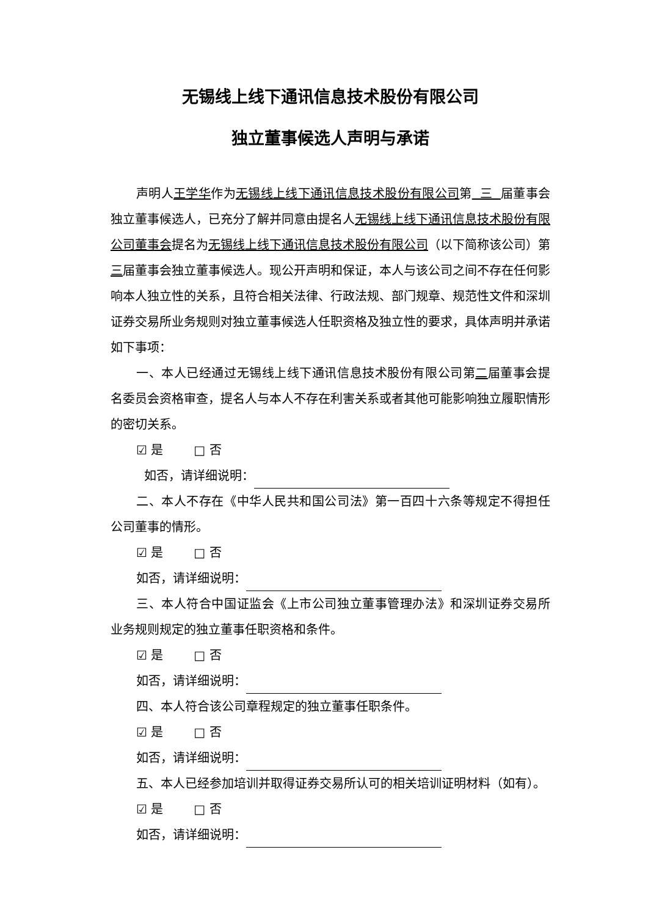无锡线上线下通讯信息技术股份有限公司
独立董事候选人声明与承诺
声明人王学华作为无锡线上线下通讯信息技术股份有限公司第 三 届董事会独立董事候选人，已充分了解并同意由提名人无锡线上线下通讯信息技术股份有限公司董事会提名为无锡线上线下通讯信息技术股份有限公司（以下简称该公司）第三届董事会独立董事候选人。现公开声明和保证，本人与该公司之间不存在任何影响本人独立性的关系，且符合相关法律、行政法规、部门规章、规范性文件和深圳证券交易所业务规则对独立董事候选人任职资格及独立性的要求，具体声明并承诺如下事项：
一、本人已经通过无锡线上线下通讯信息技术股份有限公司第二届董事会提名委员会资格审查，提名人与本人不存在利害关系或者其他可能影响独立履职情形的密切关系。
☑ 是 □ 否
如否，请详细说明：
二、本人不存在《中华人民共和国公司法》第一百四十六条等规定不得担任公司董事的情形。
☑ 是 □ 否
如否，请详细说明：
三、本人符合中国证监会《上市公司独立董事管理办法》和深圳证券交易所业务规则规定的独立董事任职资格和条件。
☑ 是 □ 否
如否，请详细说明：
四、本人符合该公司章程规定的独立董事任职条件。
☑ 是 □ 否
如否，请详细说明：
五、本人已经参加培训并取得证券交易所认可的相关培训证明材料（如有）。
☑ 是 □ 否
如否，请详细说明：